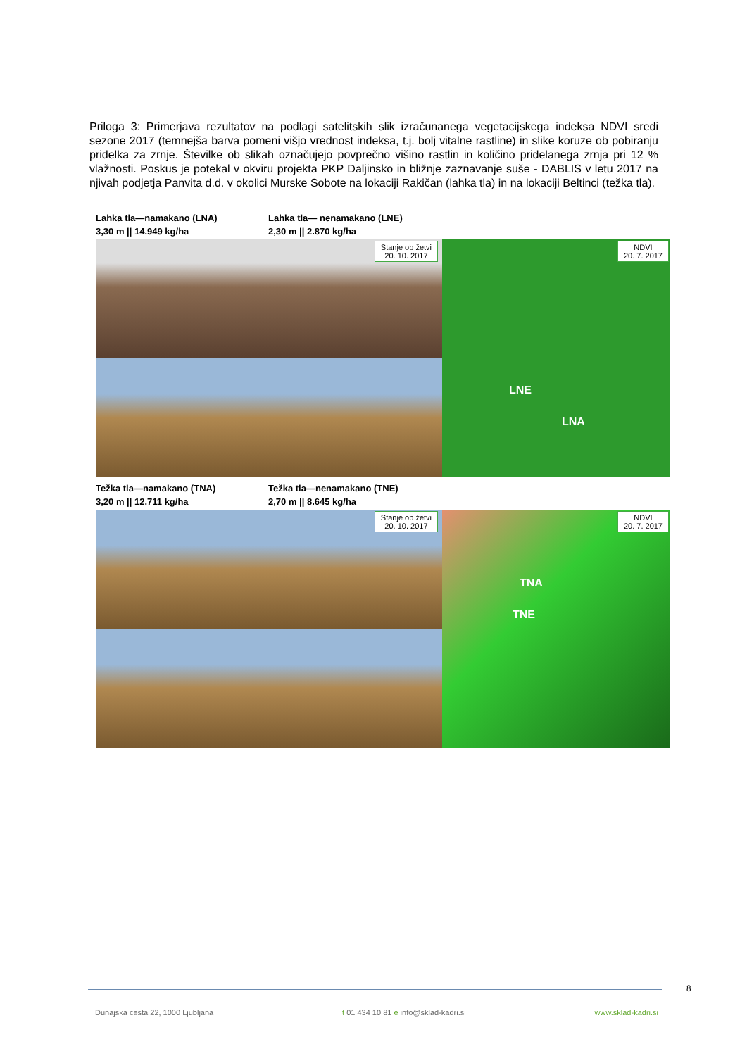Priloga 3: Primerjava rezultatov na podlagi satelitskih slik izračunanega vegetacijskega indeksa NDVI sredi sezone 2017 (temnejša barva pomeni višjo vrednost indeksa, t.j. bolj vitalne rastline) in slike koruze ob pobiranju pridelka za zrnje. Številke ob slikah označujejo povprečno višino rastlin in količino pridelanega zrnja pri 12 % vlažnosti. Poskus je potekal v okviru projekta PKP Daljinsko in bližnje zaznavanje suše - DABLIS v letu 2017 na njivah podjetja Panvita d.d. v okolici Murske Sobote na lokaciji Rakičan (lahka tla) in na lokaciji Beltinci (težka tla).
Lahka tla—namakano (LNA)
3,30 m || 14.949 kg/ha
Lahka tla— nenamakano (LNE)
2,30 m || 2.870 kg/ha
Stanje ob žetvi
20. 10. 2017
NDVI
20. 7. 2017
LNE
LNA
Težka tla—namakano (TNA)
3,20 m || 12.711 kg/ha
Težka tla—nenamakano (TNE)
2,70 m || 8.645 kg/ha
Stanje ob žetvi
20. 10. 2017
NDVI
20. 7. 2017
TNA
TNE
8
Dunajska cesta 22, 1000 Ljubljana t 01 434 10 81 e info@sklad-kadri.si www.sklad-kadri.si